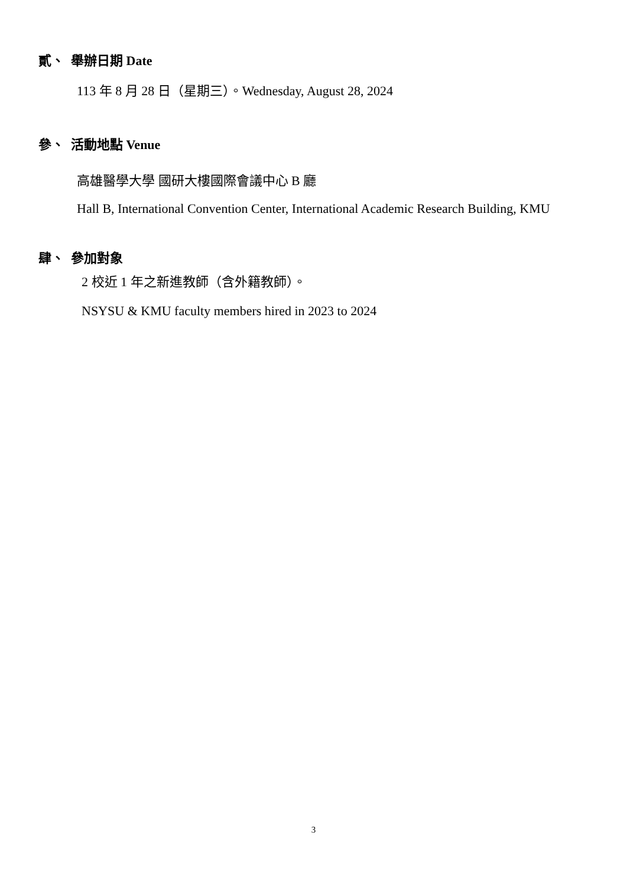貳、 舉辦日期 Date
113 年 8 月 28 日（星期三）。Wednesday, August 28, 2024
參、 活動地點 Venue
高雄醫學大學 國研大樓國際會議中心 B 廳
Hall B, International Convention Center, International Academic Research Building, KMU
肆、 參加對象
2 校近 1 年之新進教師（含外籍教師）。
NSYSU & KMU faculty members hired in 2023 to 2024
3